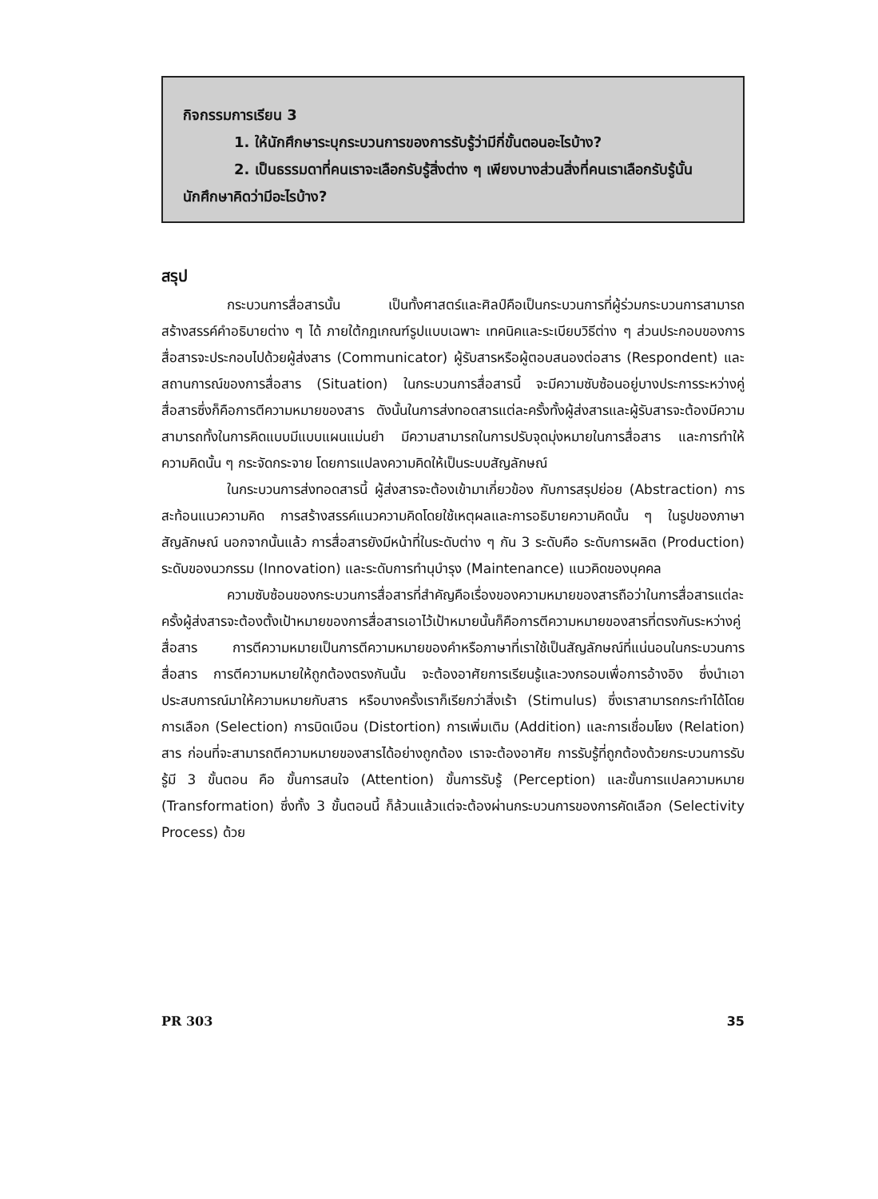กิจกรรมการเรียน 3
1. ให้นักศึกษาระบุกระบวนการของการรับรู้ว่ามีกี่ขั้นตอนอะไรบ้าง?
2. เป็นธรรมดาที่คนเราจะเลือกรับรู้สิ่งต่าง ๆ เพียงบางส่วนสิ่งที่คนเราเลือกรับรู้นั้นนักศึกษาคิดว่ามีอะไรบ้าง?
สรุป
กระบวนการสื่อสารนั้น เป็นทั้งศาสตร์และศิลป์คือเป็นกระบวนการที่ผู้ร่วมกระบวนการสามารถสร้างสรรค์คำอธิบายต่าง ๆ ได้ ภายใต้กฎเกณฑ์รูปแบบเฉพาะ เทคนิคและระเบียบวิธีต่าง ๆ ส่วนประกอบของการสื่อสารจะประกอบไปด้วยผู้ส่งสาร (Communicator) ผู้รับสารหรือผู้ตอบสนองต่อสาร (Respondent) และสถานการณ์ของการสื่อสาร (Situation) ในกระบวนการสื่อสารนี้ จะมีความซับซ้อนอยู่บางประการระหว่างคู่สื่อสารซึ่งก็คือการตีความหมายของสาร ดังนั้นในการส่งทอดสารแต่ละครั้งทั้งผู้ส่งสารและผู้รับสารจะต้องมีความสามารถทั้งในการคิดแบบมีแบบแผนแม่นยำ มีความสามารถในการปรับจุดมุ่งหมายในการสื่อสาร และการทำให้ความคิดนั้น ๆ กระจัดกระจาย โดยการแปลงความคิดให้เป็นระบบสัญลักษณ์
ในกระบวนการส่งทอดสารนี้ ผู้ส่งสารจะต้องเข้ามาเกี่ยวข้อง กับการสรุปย่อย (Abstraction) การสะท้อนแนวความคิด การสร้างสรรค์แนวความคิดโดยใช้เหตุผลและการอธิบายความคิดนั้น ๆ ในรูปของภาษาสัญลักษณ์ นอกจากนั้นแล้ว การสื่อสารยังมีหน้าที่ในระดับต่าง ๆ กัน 3 ระดับคือ ระดับการผลิต (Production) ระดับของนวกรรม (Innovation) และระดับการทำนุบำรุง (Maintenance) แนวคิดของบุคคล
ความซับซ้อนของกระบวนการสื่อสารที่สำคัญคือเรื่องของความหมายของสารถือว่าในการสื่อสารแต่ละครั้งผู้ส่งสารจะต้องตั้งเป้าหมายของการสื่อสารเอาไว้เป้าหมายนั้นก็คือการตีความหมายของสารที่ตรงกันระหว่างคู่สื่อสาร การตีความหมายเป็นการตีความหมายของคำหรือภาษาที่เราใช้เป็นสัญลักษณ์ที่แน่นอนในกระบวนการสื่อสาร การตีความหมายให้ถูกต้องตรงกันนั้น จะต้องอาศัยการเรียนรู้และวงกรอบเพื่อการอ้างอิง ซึ่งนำเอาประสบการณ์มาให้ความหมายกับสาร หรือบางครั้งเราก็เรียกว่าสิ่งเร้า (Stimulus) ซึ่งเราสามารถกระทำได้โดยการเลือก (Selection) การบิดเบือน (Distortion) การเพิ่มเติม (Addition) และการเชื่อมโยง (Relation) สาร ก่อนที่จะสามารถตีความหมายของสารได้อย่างถูกต้อง เราจะต้องอาศัย การรับรู้ที่ถูกต้องด้วยกระบวนการรับรู้มี 3 ขั้นตอน คือ ขั้นการสนใจ (Attention) ขั้นการรับรู้ (Perception) และขั้นการแปลความหมาย (Transformation) ซึ่งทั้ง 3 ขั้นตอนนี้ ก็ล้วนแล้วแต่จะต้องผ่านกระบวนการของการคัดเลือก (Selectivity Process) ด้วย
PR 303 35